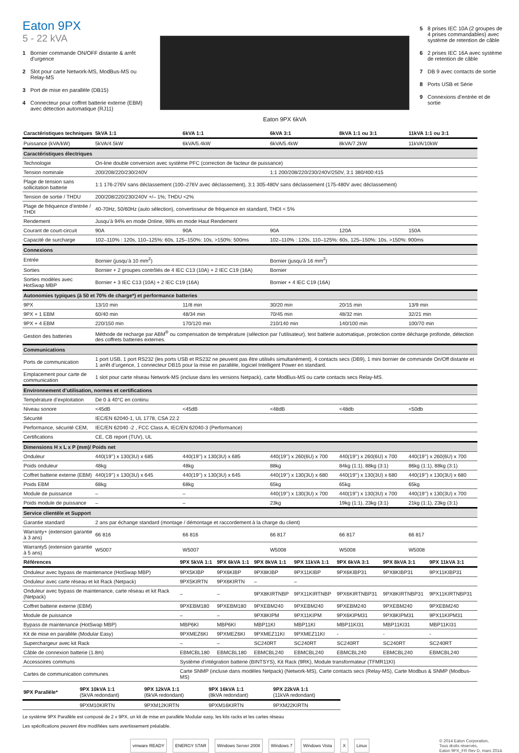Eaton 9PX
5 - 22 kVA
1 Bornier commande ON/OFF distante & arrêt d’urgence
2 Slot pour carte Network-MS, ModBus-MS ou Relay-MS
3 Port de mise en parallèle (DB15)
4 Connecteur pour coffret batterie externe (EBM) avec détection automatique (RJ11)
Eaton 9PX 6kVA
5 8 prises IEC 10A (2 groupes de 4 prises commandables) avec système de retention de câble
6 2 prises IEC 16A avec système de retention de câble
7 DB 9 avec contacts de sortie
8 Ports USB et Série
9 Connexions d’entrée et de sortie
| Caractéristiques techniques | 5kVA 1:1 | 6kVA 1:1 | 6kVA 3:1 | 8kVA 1:1 ou 3:1 | 11kVA 1:1 ou 3:1 |
| --- | --- | --- | --- | --- | --- |
| Puissance (kVA/kW) | 5kVA/4.5kW | 6kVA/5.4kW | 6kVA/5.4kW | 8kVA/7.2kW | 11kVA/10kW |
| Caractéristiques électriques | | | | | |
| Technologie | On-line double conversion avec système PFC (correction de facteur de puissance) | | | | |
| Tension nominale | 200/208/220/230/240V | | 1:1 200/208/220/230/240V/250V, 3:1 380/400:415 | | |
| Plage de tension sans sollicitation batterie | 1:1 176-276V sans déclassement (100–276V avec déclassement), 3:1 305-480V sans déclassement (175-480V avec déclassement) | | | | |
| Tension de sortie / THDU | 200/208/220/230/240V +/– 1%; THDU <2% | | | | |
| Plage de fréquence d’entrée / THDI | 40-70Hz, 50/60Hz (auto sélection), convertisseur de fréquence en standard, THDI < 5% | | | | |
| Rendement | Jusqu’à 94% en mode Online, 98% en mode Haut Rendement | | | | |
| Courant de court-circuit | 90A | 90A | 90A | 120A | 150A |
| Capacité de surcharge | 102–110% : 120s, 110–125%: 60s, 125–150%: 10s, >150%: 500ms | | 102–110% : 120s, 110–125%: 60s, 125–150%: 10s, >150%: 900ms | | |
| Connexions | | | | | |
| Entrée | Bornier (jusqu’à 10 mm<sup>2</sup>) | | Bornier (jusqu’à 16 mm<sup>2</sup>) | | |
| Sorties | Bornier + 2 groupes contrôlés de 4 IEC C13 (10A) + 2 IEC C19 (16A) | | Bornier | | |
| Sorties modèles avec HotSwap MBP | Bornier + 3 IEC C13 (10A) + 2 IEC C19 (16A) | | Bornier + 4 IEC C19 (16A) | | |
| Autonomies typiques (à 50 et 70% de charge*) et performance batteries | | | | | |
| 9PX | 13/10 min | 11/8 min | 30/20 min | 20/15 min | 13/9 min |
| 9PX + 1 EBM | 60/40 min | 48/34 min | 70/45 min | 48/32 min | 32/21 min |
| 9PX + 4 EBM | 220/150 min | 170/120 min | 210/140 min | 140/100 min | 100/70 min |
| Gestion des batteries | Méthode de recharge par ABM<sup>®</sup> ou compensation de température (sélection par l’utilisateur), test batterie automatique, protection contre décharge profonde, détection des coffrets batteries externes. | | | | |
| Communications | | | | | |
| Ports de communication | 1 port USB, 1 port RS232 (les ports USB et RS232 ne peuvent pas être utilisés simultanément), 4 contacts secs (DB9), 1 mini bornier de commande On/Off distante et 1 arrêt d’urgence, 1 connecteur DB15 pour la mise en parallèle, logiciel Intelligent Power en standard. | | | | |
| Emplacement pour carte de communication | 1 slot pour carte réseau Network-MS (incluse dans les versions Netpack), carte ModBus-MS ou carte contacts secs Relay-MS. | | | | |
| Environnement d’utilisation, normes et certifications | | | | | |
| Température d’exploitation | De 0 à 40°C en continu | | | | |
| Niveau sonore | <45dB | <45dB | <48dB | <48db | <50db |
| Sécurité | IEC/EN 62040-1, UL 1778, CSA 22.2 | | | | |
| Performance, sécurité CEM, | IEC/EN 62040 -2 , FCC Class A, IEC/EN 62040-3 (Performance) | | | | |
| Certifications | CE, CB report (TUV), UL | | | | |
| Dimensions H x L x P (mm)/ Poids net | | | | | |
| Onduleur | 440(19’’) x 130(3U) x 685 | 440(19’’) x 130(3U) x 685 | 440(19’’) x 260(6U) x 700 | 440(19’’) x 260(6U) x 700 | 440(19’’) x 260(6U) x 700 |
| Poids onduleur | 48kg | 48kg | 88kg | 84kg (1:1), 88kg (3:1) | 86kg (1:1), 88kg (3:1) |
| Coffret batterie externe (EBM) | 440(19’’) x 130(3U) x 645 | 440(19’’) x 130(3U) x 645 | 440(19’’) x 130(3U) x 680 | 440(19’’) x 130(3U) x 680 | 440(19’’) x 130(3U) x 680 |
| Poids EBM | 68kg | 68kg | 65kg | 65kg | 65kg |
| Module de puissance | – | – | 440(19’’) x 130(3U) x 700 | 440(19’’) x 130(3U) x 700 | 440(19’’) x 130(3U) x 700 |
| Poids module de puissance | – | – | 23kg | 19kg (1:1), 23kg (3:1) | 21kg (1:1), 23kg (3:1) |
| Service clientèle et Support | | | | | |
| Garantie standard | 2 ans par échange standard (montage / démontage et raccordement à la charge du client) | | | | |
| Warranty+ (extension garantie à 3 ans) | 66 816 | 66 816 | 66 817 | 66 817 | 66 817 |
| Warranty5 (extension garantie à 5 ans) | W5007 | W5007 | W5008 | W5008 | W5008 |
| Références | 9PX 5kVA 1:1 | 9PX 6kVA 1:1 | 9PX 8kVA 1:1 | 9PX 11kVA 1:1 | 9PX 6kVA 3:1 | 9PX 8kVA 3:1 | 9PX 11kVA 3:1 |
| --- | --- | --- | --- | --- | --- | --- | --- |
| Onduleur avec bypass de maintenance (HotSwap MBP) | 9PX5KIBP | 9PX6KIBP | 9PX8KIBP | 9PX11KIBP | 9PX6KIBP31 | 9PX8KIBP31 | 9PX11KIBP31 |
| Onduleur avec carte réseau et kit Rack (Netpack) | 9PX5KIRTN | 9PX6KIRTN | – | – | | | |
| Onduleur avec bypass de maintenance, carte réseau et kit Rack (Netpack) | – | – | 9PX8KIRTNBP | 9PX11KIRTNBP | 9PX6KIRTNBP31 | 9PX8KIRTNBP31 | 9PX11KIRTNBP31 |
| Coffret batterie externe (EBM) | 9PXEBM180 | 9PXEBM180 | 9PXEBM240 | 9PXEBM240 | 9PXEBM240 | 9PXEBM240 | 9PXEBM240 |
| Module de puissance | – | – | 9PX8KIPM | 9PX11KIPM | 9PX6KIPM31 | 9PX8KIPM31 | 9PX11KIPM31 |
| Bypass de maintenance (HotSwap MBP) | MBP6KI | MBP6KI | MBP11KI | MBP11KI | MBP11KI31 | MBP11KI31 | MBP11KI31 |
| Kit de mise en parallèle (Modular Easy) | 9PXMEZ6KI | 9PXMEZ6KI | 9PXMEZ11KI | 9PXMEZ11KI | - | - | - |
| Superchargeur avec kit Rack | – | – | SC240RT | SC240RT | SC240RT | SC240RT | SC240RT |
| Câble de connexion batterie (1.8m) | EBMCBL180 | EBMCBL180 | EBMCBL240 | EBMCBL240 | EBMCBL240 | EBMCBL240 | EBMCBL240 |
| Accessoires communs | Système d’intégration batterie (BINTSYS), Kit Rack (9RK), Module transformateur (TFMR11KI) | | | | | | |
| Cartes de communication communes | Carte SNMP (incluse dans modèles Netpack) (Network-MS), Carte contacts secs (Relay-MS), Carte Modbus & SNMP (Modbus-MS) | | | | | | |
| 9PX Parallèle* | 9PX 10kVA 1:1 (5kVA redondant) | 9PX 12kVA 1:1 (6kVA redondant) | 9PX 16kVA 1:1 (8kVA redondant) | 9PX 22kVA 1:1 (11kVA redondant) |
| --- | --- | --- | --- | --- |
| | 9PXM10KIRTN | 9PXM12KIRTN | 9PXM16KIRTN | 9PXM22KIRTN |
Le système 9PX Parallèle est composé de 2 x 9PX, un kit de mise en parallèle Modular easy, les kits racks et les cartes réseau
Les spécifications peuvent être modifiées sans avertissement préalable.
vmware READY ENERGY STAR Windows Server 2008 Windows 7 Windows Vista X Linux
© 2014 Eaton Corporation,
Tous droits réservés,
Eaton 9PX_FR Rev D, mars 2014.